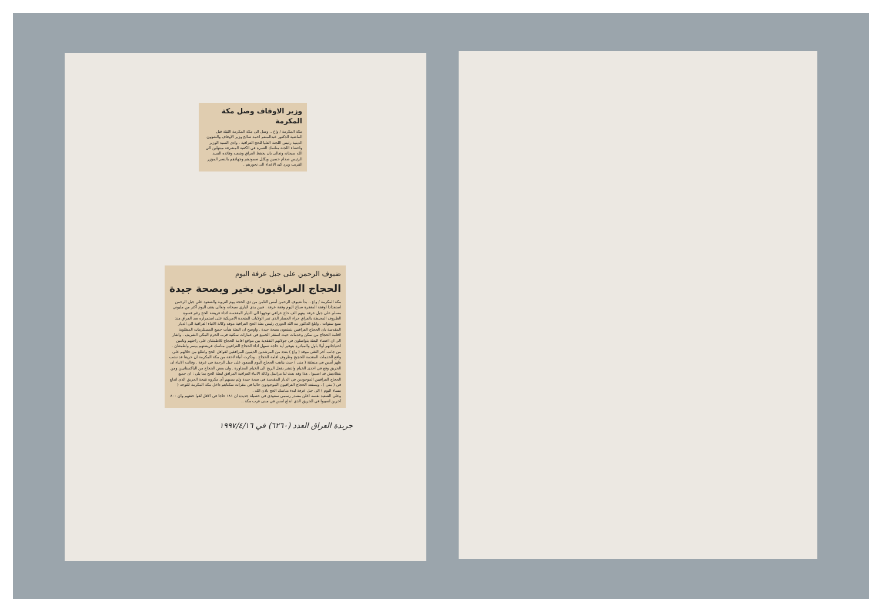وزير الاوقاف وصل مكة المكرمة
مكة المكرمة / واع .. وصل الى مكة المكرمة الليلة قبل الماضية الدكتور عبدالمنعم احمد صالح وزير الاوقاف والشؤون الدينية رئيس اللجنة العليا للحج العراقية . وادى السيد الوزير واعضاء اللجنة مناسك العمرة في الكعبة المشرفة مبتهلين الى الله سبحانه وتعالى بان يحفظ العراق وشعبه وقائده السيد الرئيس صدام حسين ويكلل صمودهم وجهادهم بالنصر المؤزر القريب ويرد كيد الاعداء الى نحورهم .
ضيوف الرحمن على جبل عرفة اليوم
الحجاج العراقيون بخير وبصحة جيدة
مكة المكرمة / واع .. بدأ ضيوف الرحمن أمس الثامن من ذي الحجة يوم التروية والصعود على جبل الرحمن استعدادا لوقفة المغفرة صباح اليوم وقفة عرفة . فبين يدي الباري سبحانه وتعالى يقف اليوم أكثر من مليوني مسلم على جبل عرفة بينهم الف حاج عراقي توجهوا الى الديار المقدسة لاداء فريضة الحج رغم قسوة الظروف المحيطة بالعراق جراء الحصار الذي تمر الولايات المتحدة الامريكية على استمراره ضد العراق منذ سبع سنوات . وابلغ الدكتور مد الله الدوري رئيس بعثة الحج العراقية موفد وكالة الانباء العراقية الى الديار المقدسة بان الحجاج العراقيين يتمتعون بصحة جيدة . واوضح ان البعثة هيأت جميع المستلزمات المطلوبة لاقامة الحجاج من سكن وخدمات حيث استقر الجميع في عمارات سكنية قرب الحرم المكي الشريف . واشار الى ان اعضاء البعثة يتواصلون في جولاتهم التفقدية بين مواقع اقامة الحجاج للاطمئنان على راحتهم وتامين احتياجاتهم أولا باول والمبادرة بتوفير أية حاجة تسهل اداء الحجاج العراقيين مناسك فريضتهم بيسر واطمئنان . من جانب آخر التقى موفد ( واع ) بعدد من المرشدين الدينيين المرافقين لقوافل الحج واطلع من خلالهم على واقع الخدمات المقدمة للحجيج وظروف اقامة الحجاج . وذكرت أنباء لاحقة من مكة المكرمة ان حريقا قد نشب ظهر أمس في منطقة ( منى ) حيث يتاهب الحجاج اليوم للصعود على جبل الرحمة في عرفة . وقالت الانباء ان الحريق وقع في احدى الخيام وانتشر بفعل الريح الى الخيام المجاورة . وان بعض الحجاج من الباكستانيين ومن بنغلاديش قد اصيبوا . هذا وقد بعث لنا مراسل وكالة الانباء العراقية المرافق لبعثة الحج بما يلي : ان جميع الحجاج العراقيين الموجودين في الديار المقدسة في صحة جيدة ولم يصبهم أي مكروه نتيجة الحريق الذي اندلع في ( منى ) . ويستعد الحجاج العراقيون الموجودون حاليا في مقرات سكناهم داخل مكة المكرمة للتوجه ( مساء اليوم ) الى جبل عرفة لبدء مناسك الحج باذن الله .
وعلى الصعيد نفسه اعلن مصدر رسمي سعودي في حصيلة جديدة ان ١٨١ حاجا في الاقل لقوا حتفهم وان ٨٠٠ آخرين اصيبوا في الحريق الذي اندلع امس في مبنى قرب مكة ..
جريدة العراق العدد (٦٢٦٠) في ١٩٩٧/٤/١٦